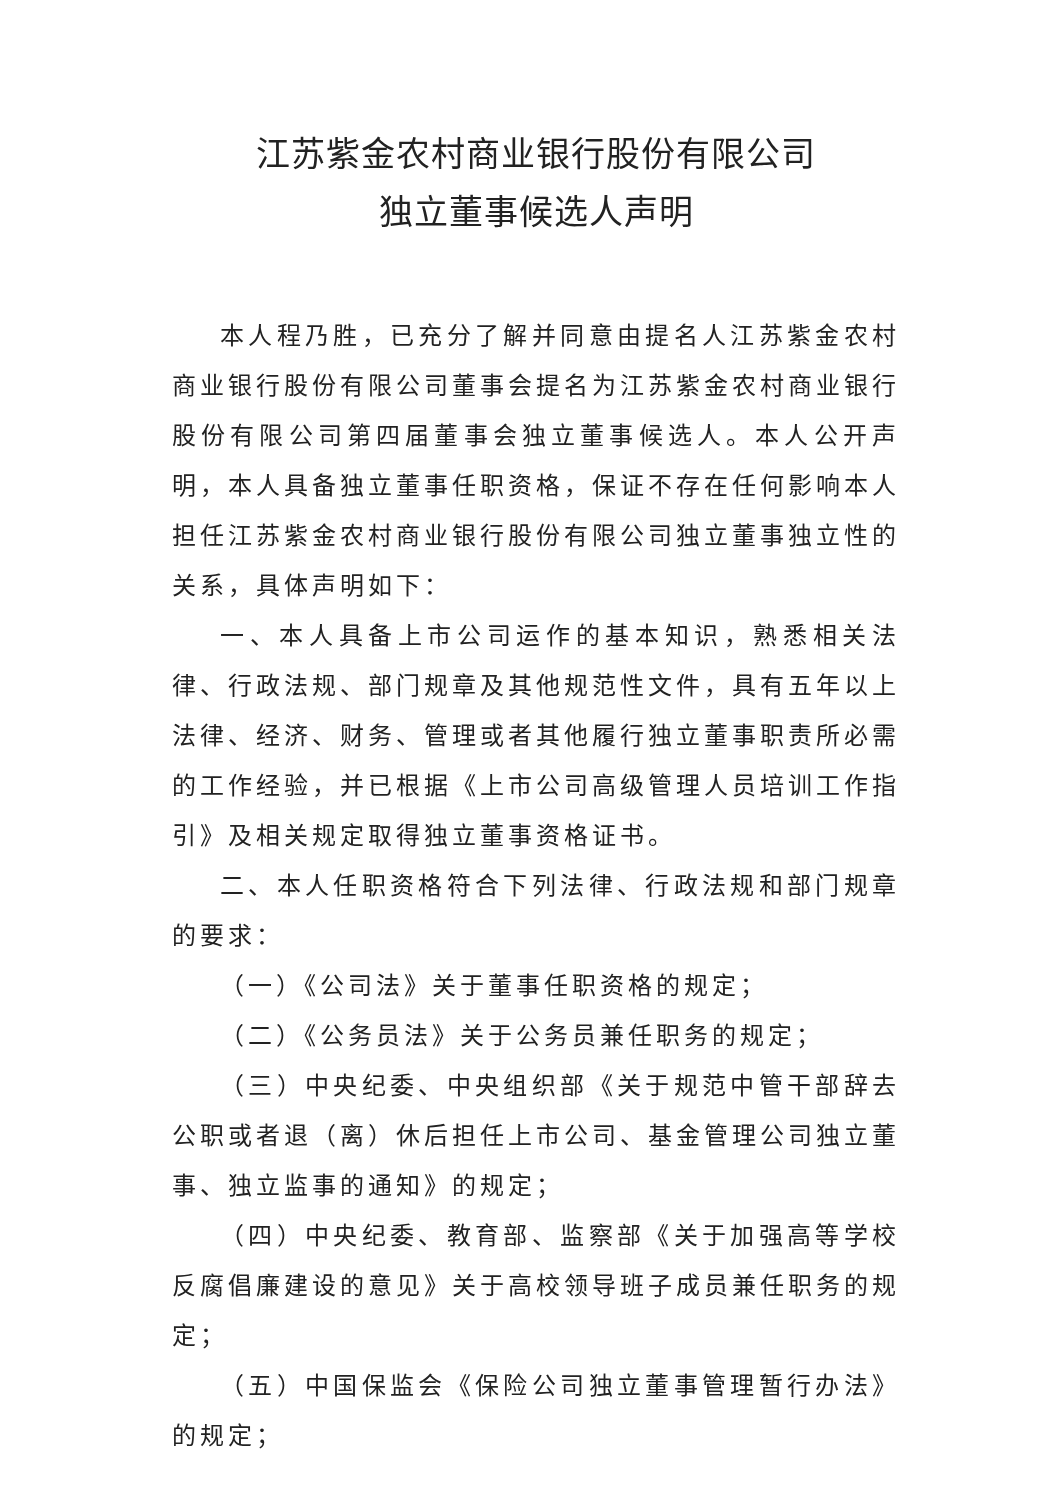江苏紫金农村商业银行股份有限公司
独立董事候选人声明
本人程乃胜，已充分了解并同意由提名人江苏紫金农村商业银行股份有限公司董事会提名为江苏紫金农村商业银行股份有限公司第四届董事会独立董事候选人。本人公开声明，本人具备独立董事任职资格，保证不存在任何影响本人担任江苏紫金农村商业银行股份有限公司独立董事独立性的关系，具体声明如下：
一、本人具备上市公司运作的基本知识，熟悉相关法律、行政法规、部门规章及其他规范性文件，具有五年以上法律、经济、财务、管理或者其他履行独立董事职责所必需的工作经验，并已根据《上市公司高级管理人员培训工作指引》及相关规定取得独立董事资格证书。
二、本人任职资格符合下列法律、行政法规和部门规章的要求：
（一）《公司法》关于董事任职资格的规定；
（二）《公务员法》关于公务员兼任职务的规定；
（三）中央纪委、中央组织部《关于规范中管干部辞去公职或者退（离）休后担任上市公司、基金管理公司独立董事、独立监事的通知》的规定；
（四）中央纪委、教育部、监察部《关于加强高等学校反腐倡廉建设的意见》关于高校领导班子成员兼任职务的规定；
（五）中国保监会《保险公司独立董事管理暂行办法》的规定；